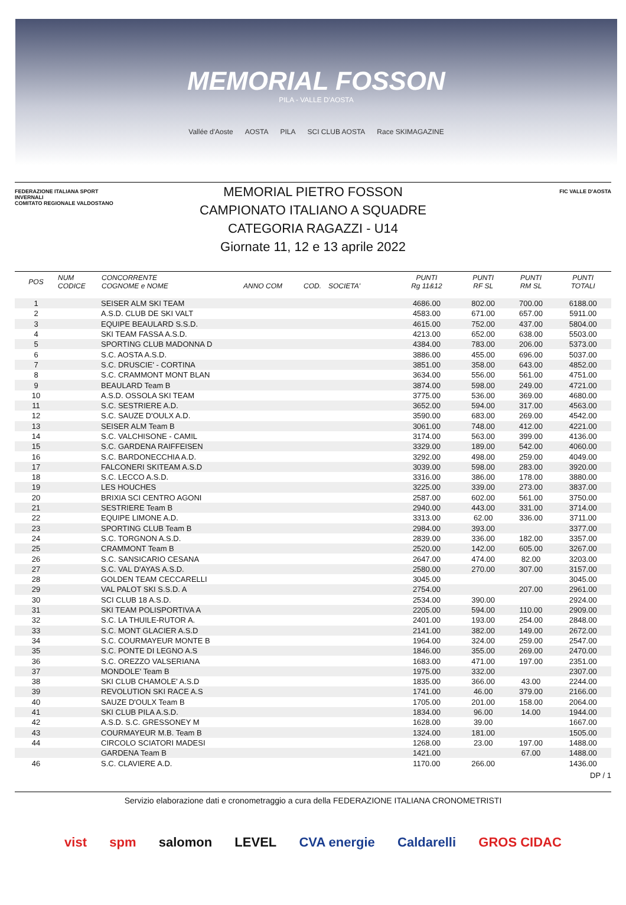MEMORIAL FOSSON
PILA - VALLE D'AOSTA
Vallée d'Aoste AOSTA PILA SCI CLUB AOSTA Race SKIMAGAZINE
FEDERAZIONE ITALIANA SPORT INVERNALI
COMITATO REGIONALE VALDOSTANO
MEMORIAL PIETRO FOSSON
CAMPIONATO ITALIANO A SQUADRE
CATEGORIA RAGAZZI - U14
Giornate 11, 12 e 13 aprile 2022
FIC VALLE D'AOSTA
| POS | NUM CODICE | CONCORRENTE COGNOME e NOME | ANNO COM | COD. | SOCIETA' | PUNTI Rg 11&12 | PUNTI RF SL | PUNTI RM SL | PUNTI TOTALI |
| --- | --- | --- | --- | --- | --- | --- | --- | --- | --- |
| 1 | | SEISER ALM SKI TEAM | | | | 4686.00 | 802.00 | 700.00 | 6188.00 |
| 2 | | A.S.D. CLUB DE SKI VALT | | | | 4583.00 | 671.00 | 657.00 | 5911.00 |
| 3 | | EQUIPE BEAULARD S.S.D. | | | | 4615.00 | 752.00 | 437.00 | 5804.00 |
| 4 | | SKI TEAM FASSA A.S.D. | | | | 4213.00 | 652.00 | 638.00 | 5503.00 |
| 5 | | SPORTING CLUB MADONNA D | | | | 4384.00 | 783.00 | 206.00 | 5373.00 |
| 6 | | S.C. AOSTA A.S.D. | | | | 3886.00 | 455.00 | 696.00 | 5037.00 |
| 7 | | S.C. DRUSCIE' - CORTINA | | | | 3851.00 | 358.00 | 643.00 | 4852.00 |
| 8 | | S.C. CRAMMONT MONT BLAN | | | | 3634.00 | 556.00 | 561.00 | 4751.00 |
| 9 | | BEAULARD Team B | | | | 3874.00 | 598.00 | 249.00 | 4721.00 |
| 10 | | A.S.D. OSSOLA SKI TEAM | | | | 3775.00 | 536.00 | 369.00 | 4680.00 |
| 11 | | S.C. SESTRIERE A.D. | | | | 3652.00 | 594.00 | 317.00 | 4563.00 |
| 12 | | S.C. SAUZE D'OULX A.D. | | | | 3590.00 | 683.00 | 269.00 | 4542.00 |
| 13 | | SEISER ALM Team B | | | | 3061.00 | 748.00 | 412.00 | 4221.00 |
| 14 | | S.C. VALCHISONE - CAMIL | | | | 3174.00 | 563.00 | 399.00 | 4136.00 |
| 15 | | S.C. GARDENA RAIFFEISEN | | | | 3329.00 | 189.00 | 542.00 | 4060.00 |
| 16 | | S.C. BARDONECCHIA A.D. | | | | 3292.00 | 498.00 | 259.00 | 4049.00 |
| 17 | | FALCONERI SKITEAM A.S.D | | | | 3039.00 | 598.00 | 283.00 | 3920.00 |
| 18 | | S.C. LECCO A.S.D. | | | | 3316.00 | 386.00 | 178.00 | 3880.00 |
| 19 | | LES HOUCHES | | | | 3225.00 | 339.00 | 273.00 | 3837.00 |
| 20 | | BRIXIA SCI CENTRO AGONI | | | | 2587.00 | 602.00 | 561.00 | 3750.00 |
| 21 | | SESTRIERE Team B | | | | 2940.00 | 443.00 | 331.00 | 3714.00 |
| 22 | | EQUIPE LIMONE A.D. | | | | 3313.00 | 62.00 | 336.00 | 3711.00 |
| 23 | | SPORTING CLUB Team B | | | | 2984.00 | 393.00 | | 3377.00 |
| 24 | | S.C. TORGNON A.S.D. | | | | 2839.00 | 336.00 | 182.00 | 3357.00 |
| 25 | | CRAMMONT Team B | | | | 2520.00 | 142.00 | 605.00 | 3267.00 |
| 26 | | S.C. SANSICARIO CESANA | | | | 2647.00 | 474.00 | 82.00 | 3203.00 |
| 27 | | S.C. VAL D'AYAS A.S.D. | | | | 2580.00 | 270.00 | 307.00 | 3157.00 |
| 28 | | GOLDEN TEAM CECCARELLI | | | | 3045.00 | | | 3045.00 |
| 29 | | VAL PALOT SKI S.S.D. A | | | | 2754.00 | | 207.00 | 2961.00 |
| 30 | | SCI CLUB 18 A.S.D. | | | | 2534.00 | 390.00 | | 2924.00 |
| 31 | | SKI TEAM POLISPORTIVA A | | | | 2205.00 | 594.00 | 110.00 | 2909.00 |
| 32 | | S.C. LA THUILE-RUTOR A. | | | | 2401.00 | 193.00 | 254.00 | 2848.00 |
| 33 | | S.C. MONT GLACIER A.S.D | | | | 2141.00 | 382.00 | 149.00 | 2672.00 |
| 34 | | S.C. COURMAYEUR MONTE B | | | | 1964.00 | 324.00 | 259.00 | 2547.00 |
| 35 | | S.C. PONTE DI LEGNO A.S | | | | 1846.00 | 355.00 | 269.00 | 2470.00 |
| 36 | | S.C. OREZZO VALSERIANA | | | | 1683.00 | 471.00 | 197.00 | 2351.00 |
| 37 | | MONDOLE' Team B | | | | 1975.00 | 332.00 | | 2307.00 |
| 38 | | SKI CLUB CHAMOLE' A.S.D | | | | 1835.00 | 366.00 | 43.00 | 2244.00 |
| 39 | | REVOLUTION SKI RACE A.S | | | | 1741.00 | 46.00 | 379.00 | 2166.00 |
| 40 | | SAUZE D'OULX Team B | | | | 1705.00 | 201.00 | 158.00 | 2064.00 |
| 41 | | SKI CLUB PILA A.S.D. | | | | 1834.00 | 96.00 | 14.00 | 1944.00 |
| 42 | | A.S.D. S.C. GRESSONEY M | | | | 1628.00 | 39.00 | | 1667.00 |
| 43 | | COURMAYEUR M.B. Team B | | | | 1324.00 | 181.00 | | 1505.00 |
| 44 | | CIRCOLO SCIATORI MADESI | | | | 1268.00 | 23.00 | 197.00 | 1488.00 |
| | | GARDENA Team B | | | | 1421.00 | | 67.00 | 1488.00 |
| 46 | | S.C. CLAVIERE A.D. | | | | 1170.00 | 266.00 | | 1436.00 |
DP / 1
Servizio elaborazione dati e cronometraggio a cura della FEDERAZIONE ITALIANA CRONOMETRISTI
vist spm salomon LEVEL CVA energie Caldarelli GROS CIDAC